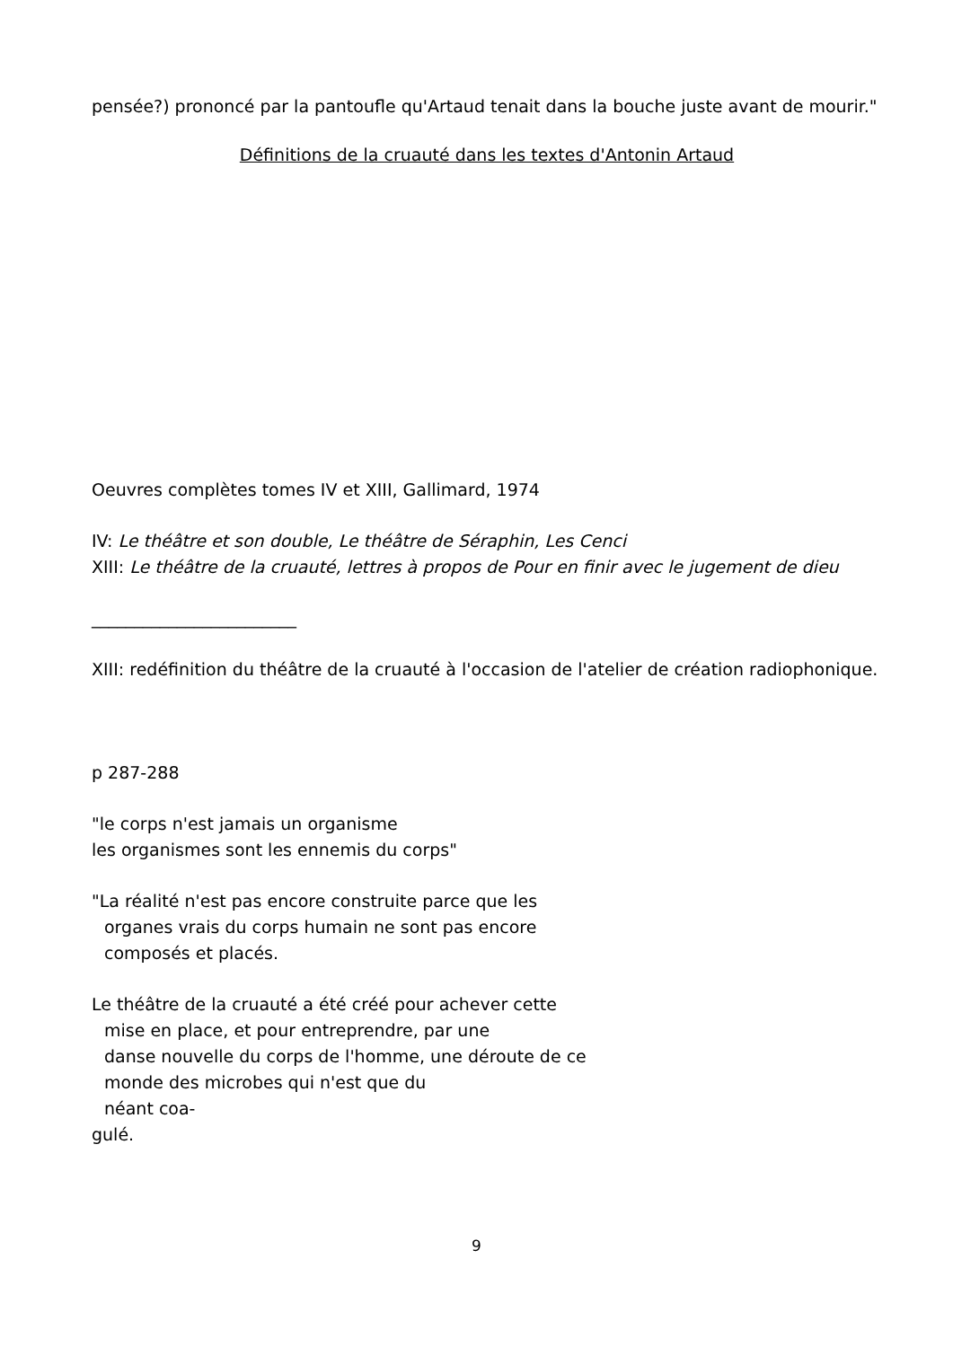pensée?) prononcé par la pantoufle qu'Artaud tenait dans la bouche juste avant de mourir."
Définitions de la cruauté dans les textes d'Antonin Artaud
Oeuvres complètes tomes IV et XIII, Gallimard, 1974
IV: Le théâtre et son double, Le théâtre de Séraphin, Les Cenci
XIII: Le théâtre de la cruauté, lettres à propos de Pour en finir avec le jugement de dieu
________________________
XIII: redéfinition du théâtre de la cruauté à l'occasion de l'atelier de création radiophonique.
p 287-288
"le corps n'est jamais un organisme
les organismes sont les ennemis du corps"
"La réalité n'est pas encore construite parce que les
organes vrais du corps humain ne sont pas encore
composés et placés.
Le théâtre de la cruauté a été créé pour achever cette
mise en place, et pour entreprendre, par une
danse nouvelle du corps de l'homme, une déroute de ce
monde des microbes qui n'est que du
néant coa-
gulé.
9